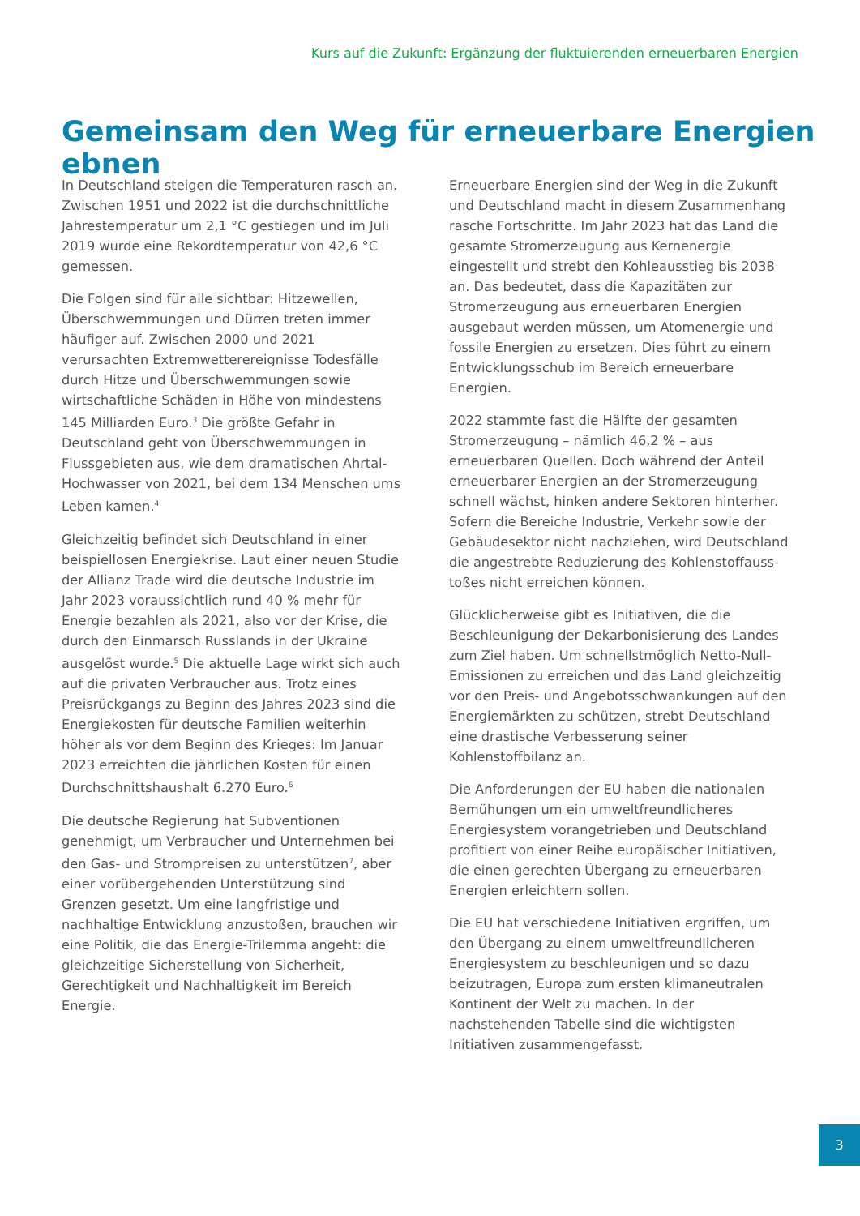Kurs auf die Zukunft: Ergänzung der fluktuierenden erneuerbaren Energien
Gemeinsam den Weg für erneuerbare Energien ebnen
In Deutschland steigen die Temperaturen rasch an. Zwischen 1951 und 2022 ist die durchschnittliche Jahrestemperatur um 2,1 °C gestiegen und im Juli 2019 wurde eine Rekordtemperatur von 42,6 °C gemessen.
Die Folgen sind für alle sichtbar: Hitzewellen, Überschwemmungen und Dürren treten immer häufiger auf. Zwischen 2000 und 2021 verursachten Extremwetterereignisse Todesfälle durch Hitze und Überschwemmungen sowie wirtschaftliche Schäden in Höhe von mindestens 145 Milliarden Euro.<sup>3</sup> Die größte Gefahr in Deutschland geht von Überschwemmungen in Flussgebieten aus, wie dem dramatischen Ahrtal-Hochwasser von 2021, bei dem 134 Menschen ums Leben kamen.<sup>4</sup>
Gleichzeitig befindet sich Deutschland in einer beispiellosen Energiekrise. Laut einer neuen Studie der Allianz Trade wird die deutsche Industrie im Jahr 2023 voraussichtlich rund 40 % mehr für Energie bezahlen als 2021, also vor der Krise, die durch den Einmarsch Russlands in der Ukraine ausgelöst wurde.<sup>5</sup> Die aktuelle Lage wirkt sich auch auf die privaten Verbraucher aus. Trotz eines Preisrückgangs zu Beginn des Jahres 2023 sind die Energiekosten für deutsche Familien weiterhin höher als vor dem Beginn des Krieges: Im Januar 2023 erreichten die jährlichen Kosten für einen Durchschnittshaushalt 6.270 Euro.<sup>6</sup>
Die deutsche Regierung hat Subventionen genehmigt, um Verbraucher und Unternehmen bei den Gas- und Strompreisen zu unterstützen<sup>7</sup>, aber einer vorübergehenden Unterstützung sind Grenzen gesetzt. Um eine langfristige und nachhaltige Entwicklung anzustoßen, brauchen wir eine Politik, die das Energie-Trilemma angeht: die gleichzeitige Sicherstellung von Sicherheit, Gerechtigkeit und Nachhaltigkeit im Bereich Energie.
Erneuerbare Energien sind der Weg in die Zukunft und Deutschland macht in diesem Zusammenhang rasche Fortschritte. Im Jahr 2023 hat das Land die gesamte Stromerzeugung aus Kernenergie eingestellt und strebt den Kohleausstieg bis 2038 an. Das bedeutet, dass die Kapazitäten zur Stromerzeugung aus erneuerbaren Energien ausgebaut werden müssen, um Atomenergie und fossile Energien zu ersetzen. Dies führt zu einem Entwicklungsschub im Bereich erneuerbare Energien.
2022 stammte fast die Hälfte der gesamten Stromerzeugung – nämlich 46,2 % – aus erneuerbaren Quellen. Doch während der Anteil erneuerbarer Energien an der Stromerzeugung schnell wächst, hinken andere Sektoren hinterher. Sofern die Bereiche Industrie, Verkehr sowie der Gebäudesektor nicht nachziehen, wird Deutschland die angestrebte Reduzierung des Kohlenstoffauss-toßes nicht erreichen können.
Glücklicherweise gibt es Initiativen, die die Beschleunigung der Dekarbonisierung des Landes zum Ziel haben. Um schnellstmöglich Netto-Null-Emissionen zu erreichen und das Land gleichzeitig vor den Preis- und Angebotsschwankungen auf den Energiemärkten zu schützen, strebt Deutschland eine drastische Verbesserung seiner Kohlenstoffbilanz an.
Die Anforderungen der EU haben die nationalen Bemühungen um ein umweltfreundlicheres Energiesystem vorangetrieben und Deutschland profitiert von einer Reihe europäischer Initiativen, die einen gerechten Übergang zu erneuerbaren Energien erleichtern sollen.
Die EU hat verschiedene Initiativen ergriffen, um den Übergang zu einem umweltfreundlicheren Energiesystem zu beschleunigen und so dazu beizutragen, Europa zum ersten klimaneutralen Kontinent der Welt zu machen. In der nachstehenden Tabelle sind die wichtigsten Initiativen zusammengefasst.
3